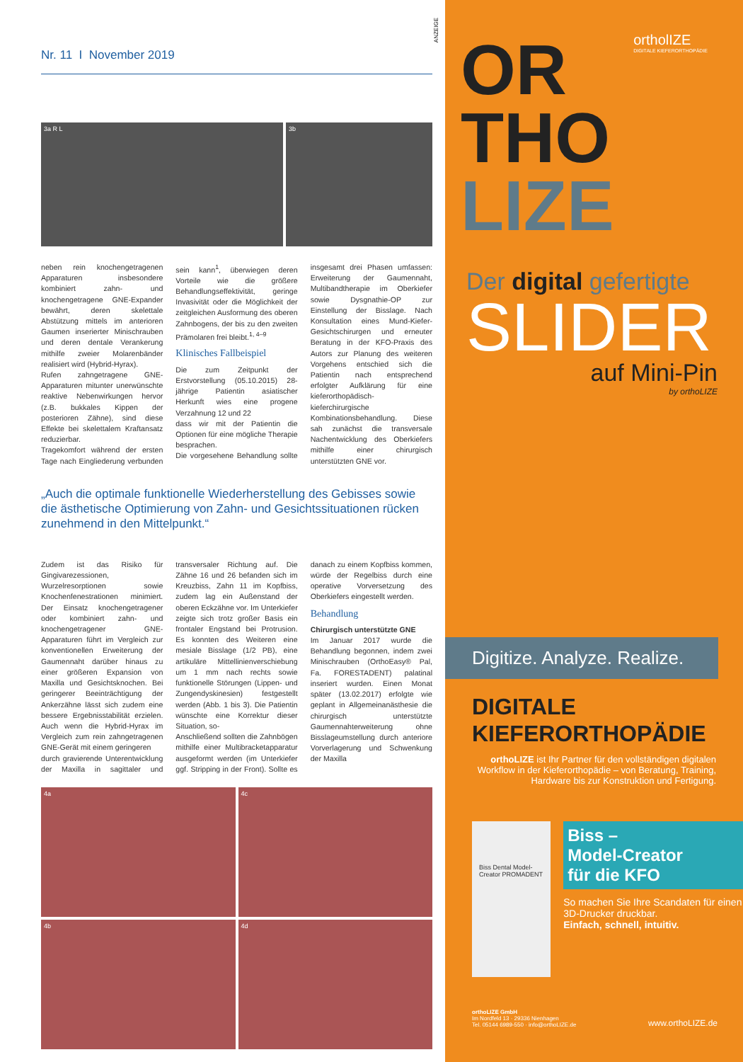ANZEIGE
Nr. 11 I November 2019
3a R L 3b
neben rein knochengetragenen Apparaturen insbesondere kombiniert zahn- und knochengetragene GNE-Expander bewährt, deren skelettale Abstützung mittels im anterioren Gaumen inserierter Minischrauben und deren dentale Verankerung mithilfe zweier Molarenbänder realisiert wird (Hybrid-Hyrax).
Rufen zahngetragene GNE-Apparaturen mitunter unerwünschte reaktive Nebenwirkungen hervor (z.B. bukkales Kippen der posterioren Zähne), sind diese Effekte bei skelettalem Kraftansatz reduzierbar.
Tragekomfort während der ersten Tage nach Eingliederung verbunden sein kann<sup>1</sup>, überwiegen deren Vorteile wie die größere Behandlungseffektivität, geringe Invasivität oder die Möglichkeit der zeitgleichen Ausformung des oberen Zahnbogens, der bis zu den zweiten Prämolaren frei bleibt.<sup>1, 4–9</sup>
Klinisches Fallbeispiel
Die zum Zeitpunkt der Erstvorstellung (05.10.2015) 28-jährige Patientin asiatischer Herkunft wies eine progene Verzahnung 12 und 22
dass wir mit der Patientin die Optionen für eine mögliche Therapie besprachen.
Die vorgesehene Behandlung sollte insgesamt drei Phasen umfassen: Erweiterung der Gaumennaht, Multibandtherapie im Oberkiefer sowie Dysgnathie-OP zur Einstellung der Bisslage. Nach Konsultation eines Mund-Kiefer-Gesichtschirurgen und erneuter Beratung in der KFO-Praxis des Autors zur Planung des weiteren Vorgehens entschied sich die Patientin nach entsprechend erfolgter Aufklärung für eine kieferorthopädisch-kieferchirurgische Kombinationsbehandlung. Diese sah zunächst die transversale Nachentwicklung des Oberkiefers mithilfe einer chirurgisch unterstützten GNE vor.
„Auch die optimale funktionelle Wiederherstellung des Gebisses sowie die ästhetische Optimierung von Zahn- und Gesichtssituationen rücken zunehmend in den Mittelpunkt.“
Zudem ist das Risiko für Gingivarezessionen, Wurzelresorptionen sowie Knochenfenestrationen minimiert. Der Einsatz knochengetragener oder kombiniert zahn- und knochengetragener GNE-Apparaturen führt im Vergleich zur konventionellen Erweiterung der Gaumennaht darüber hinaus zu einer größeren Expansion von Maxilla und Gesichtsknochen. Bei geringerer Beeinträchtigung der Ankerzähne lässt sich zudem eine bessere Ergebnisstabilität erzielen. Auch wenn die Hybrid-Hyrax im Vergleich zum rein zahngetragenen GNE-Gerät mit einem geringeren
durch gravierende Unterentwicklung der Maxilla in sagittaler und transversaler Richtung auf. Die Zähne 16 und 26 befanden sich im Kreuzbiss, Zahn 11 im Kopfbiss, zudem lag ein Außenstand der oberen Eckzähne vor. Im Unterkiefer zeigte sich trotz großer Basis ein frontaler Engstand bei Protrusion. Es konnten des Weiteren eine mesiale Bisslage (1/2 PB), eine artikuläre Mittellinienverschiebung um 1 mm nach rechts sowie funktionelle Störungen (Lippen- und Zungendyskinesien) festgestellt werden (Abb. 1 bis 3). Die Patientin wünschte eine Korrektur dieser Situation, so-
Anschließend sollten die Zahnbögen mithilfe einer Multibracketapparatur ausgeformt werden (im Unterkiefer ggf. Stripping in der Front). Sollte es danach zu einem Kopfbiss kommen, würde der Regelbiss durch eine operative Vorversetzung des Oberkiefers eingestellt werden.
Behandlung
Chirurgisch unterstützte GNE
Im Januar 2017 wurde die Behandlung begonnen, indem zwei Minischrauben (OrthoEasy® Pal, Fa. FORESTADENT) palatinal inseriert wurden. Einen Monat später (13.02.2017) erfolgte wie geplant in Allgemeinanästhesie die chirurgisch unterstützte Gaumennahterweiterung ohne Bisslageumstellung durch anteriore Vorverlagerung und Schwenkung der Maxilla
4a
4c
4b
4d
ortholIZE
DIGITALE KIEFERORTHOPÄDIE
OR
THO
LIZE
Der digital gefertigte
SLIDER
auf Mini-Pin
by orthoLIZE
Digitize. Analyze. Realize.
DIGITALE
KIEFERORTHOPÄDIE
orthoLIZE ist Ihr Partner für den vollständigen digitalen Workflow in der Kieferorthopädie – von Beratung, Training, Hardware bis zur Konstruktion und Fertigung.
Biss Dental Model-Creator PROMADENT
Biss –
Model-Creator
für die KFO
So machen Sie Ihre Scandaten für einen 3D-Drucker druckbar.
Einfach, schnell, intuitiv.
orthoLIZE GmbH
Im Nordfeld 13 · 29336 Nienhagen
Tel. 05144 6989-550 · info@orthoLIZE.de
www.orthoLIZE.de